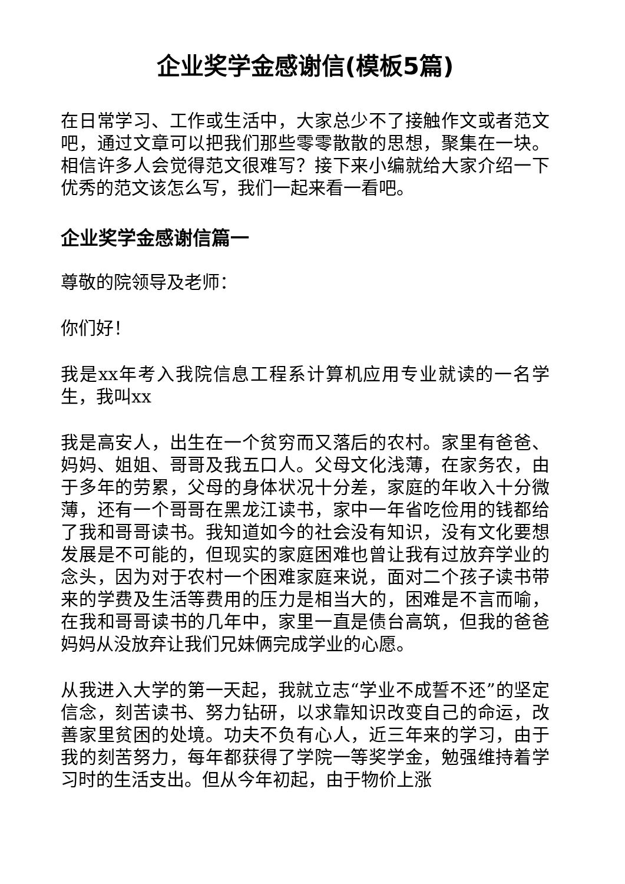企业奖学金感谢信(模板5篇)
在日常学习、工作或生活中，大家总少不了接触作文或者范文吧，通过文章可以把我们那些零零散散的思想，聚集在一块。相信许多人会觉得范文很难写？接下来小编就给大家介绍一下优秀的范文该怎么写，我们一起来看一看吧。
企业奖学金感谢信篇一
尊敬的院领导及老师：
你们好！
我是xx年考入我院信息工程系计算机应用专业就读的一名学生，我叫xx
我是高安人，出生在一个贫穷而又落后的农村。家里有爸爸、妈妈、姐姐、哥哥及我五口人。父母文化浅薄，在家务农，由于多年的劳累，父母的身体状况十分差，家庭的年收入十分微薄，还有一个哥哥在黑龙江读书，家中一年省吃俭用的钱都给了我和哥哥读书。我知道如今的社会没有知识，没有文化要想发展是不可能的，但现实的家庭困难也曾让我有过放弃学业的念头，因为对于农村一个困难家庭来说，面对二个孩子读书带来的学费及生活等费用的压力是相当大的，困难是不言而喻，在我和哥哥读书的几年中，家里一直是债台高筑，但我的爸爸妈妈从没放弃让我们兄妹俩完成学业的心愿。
从我进入大学的第一天起，我就立志“学业不成誓不还”的坚定信念，刻苦读书、努力钻研，以求靠知识改变自己的命运，改善家里贫困的处境。功夫不负有心人，近三年来的学习，由于我的刻苦努力，每年都获得了学院一等奖学金，勉强维持着学习时的生活支出。但从今年初起，由于物价上涨